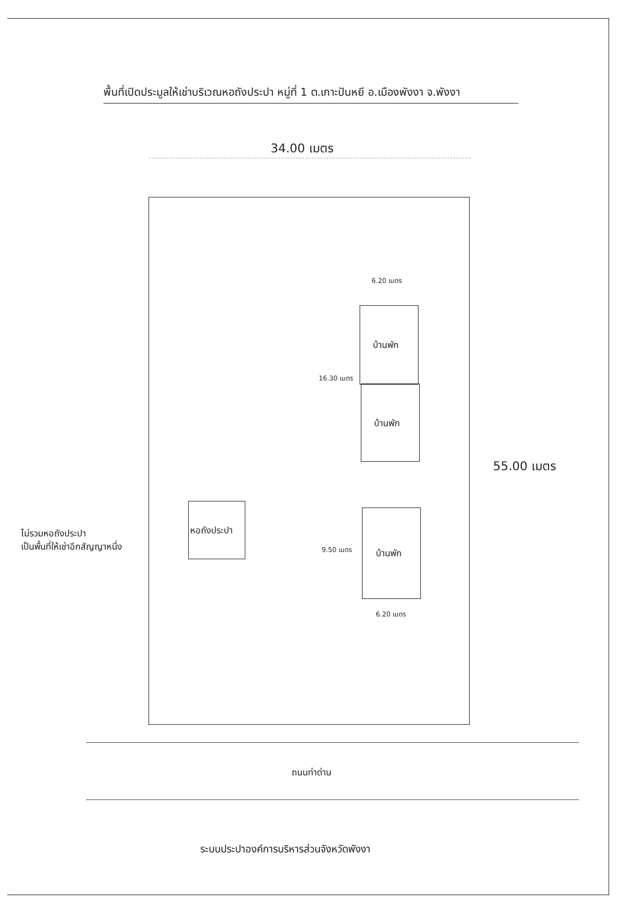พื้นที่เปิดประมูลให้เช่าบริเวณหอถังประปา หมู่ที่ 1 ต.เกาะปันหยี อ.เมืองพังงา จ.พังงา
34.00 เมตร
6.20 เมตร
บ้านพัก
บ้านพัก
16.30 เมตร
55.00 เมตร
หอถังประปา
ไม่รวมหอถังประปา
เป็นพื้นที่ให้เช่าอีกสัญญาหนึ่ง
9.50 เมตร บ้านพัก
6.20 เมตร
ถนนท่าด่าน
ระบบประปาองค์การบริหารส่วนจังหวัดพังงา